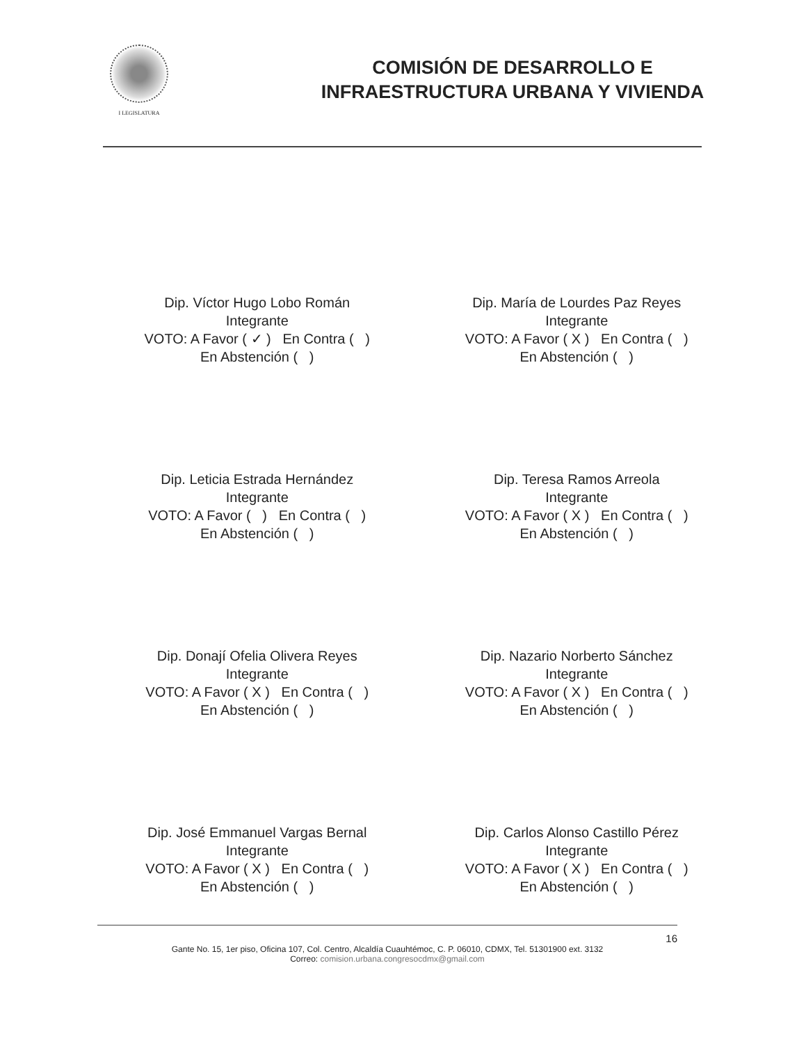I LEGISLATURA
COMISIÓN DE DESARROLLO E
INFRAESTRUCTURA URBANA Y VIVIENDA
Dip. Víctor Hugo Lobo Román
Integrante
VOTO: A Favor ( ✓ ) En Contra ( )
En Abstención ( )
Dip. María de Lourdes Paz Reyes
Integrante
VOTO: A Favor ( X ) En Contra ( )
En Abstención ( )
Dip. Leticia Estrada Hernández
Integrante
VOTO: A Favor ( ) En Contra ( )
En Abstención ( )
Dip. Teresa Ramos Arreola
Integrante
VOTO: A Favor ( X ) En Contra ( )
En Abstención ( )
Dip. Donají Ofelia Olivera Reyes
Integrante
VOTO: A Favor ( X ) En Contra ( )
En Abstención ( )
Dip. Nazario Norberto Sánchez
Integrante
VOTO: A Favor ( X ) En Contra ( )
En Abstención ( )
Dip. José Emmanuel Vargas Bernal
Integrante
VOTO: A Favor ( X ) En Contra ( )
En Abstención ( )
Dip. Carlos Alonso Castillo Pérez
Integrante
VOTO: A Favor ( X ) En Contra ( )
En Abstención ( )
16
Gante No. 15, 1er piso, Oficina 107, Col. Centro, Alcaldía Cuauhtémoc, C. P. 06010, CDMX, Tel. 51301900 ext. 3132
Correo: comision.urbana.congresocdmx@gmail.com